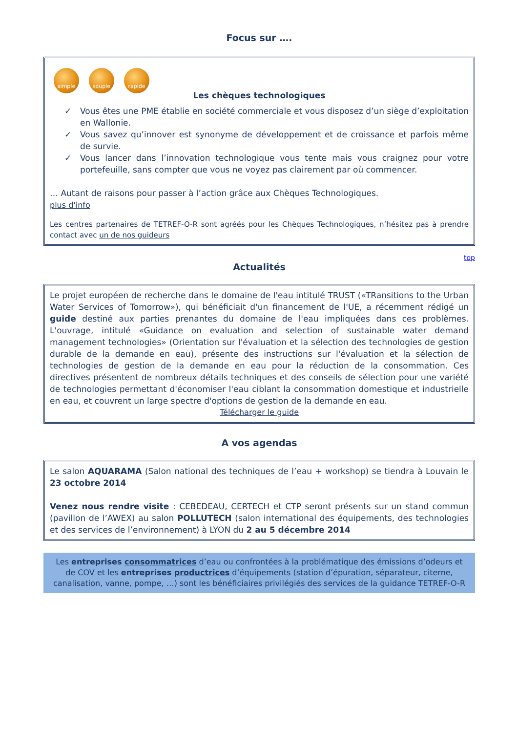Focus sur ….
simple souple rapide
Les chèques technologiques
✓ Vous êtes une PME établie en société commerciale et vous disposez d’un siège d’exploitation en Wallonie.
✓ Vous savez qu’innover est synonyme de développement et de croissance et parfois même de survie.
✓ Vous lancer dans l’innovation technologique vous tente mais vous craignez pour votre portefeuille, sans compter que vous ne voyez pas clairement par où commencer.
… Autant de raisons pour passer à l’action grâce aux Chèques Technologiques.
plus d'info
Les centres partenaires de TETREF-O-R sont agréés pour les Chèques Technologiques, n’hésitez pas à prendre contact avec un de nos guideurs
top
Actualités
Le projet européen de recherche dans le domaine de l'eau intitulé TRUST («TRansitions to the Urban Water Services of Tomorrow»), qui bénéficiait d'un financement de l'UE, a récemment rédigé un guide destiné aux parties prenantes du domaine de l'eau impliquées dans ces problèmes. L'ouvrage, intitulé «Guidance on evaluation and selection of sustainable water demand management technologies» (Orientation sur l'évaluation et la sélection des technologies de gestion durable de la demande en eau), présente des instructions sur l'évaluation et la sélection de technologies de gestion de la demande en eau pour la réduction de la consommation. Ces directives présentent de nombreux détails techniques et des conseils de sélection pour une variété de technologies permettant d'économiser l'eau ciblant la consommation domestique et industrielle en eau, et couvrent un large spectre d'options de gestion de la demande en eau.
Télécharger le guide
A vos agendas
Le salon AQUARAMA (Salon national des techniques de l’eau + workshop) se tiendra à Louvain le 23 octobre 2014
Venez nous rendre visite : CEBEDEAU, CERTECH et CTP seront présents sur un stand commun (pavillon de l’AWEX) au salon POLLUTECH (salon international des équipements, des technologies et des services de l’environnement) à LYON du 2 au 5 décembre 2014
Les entreprises consommatrices d’eau ou confrontées à la problématique des émissions d’odeurs et de COV et les entreprises productrices d’équipements (station d’épuration, séparateur, citerne, canalisation, vanne, pompe, …) sont les bénéficiaires privilégiés des services de la guidance TETREF-O-R